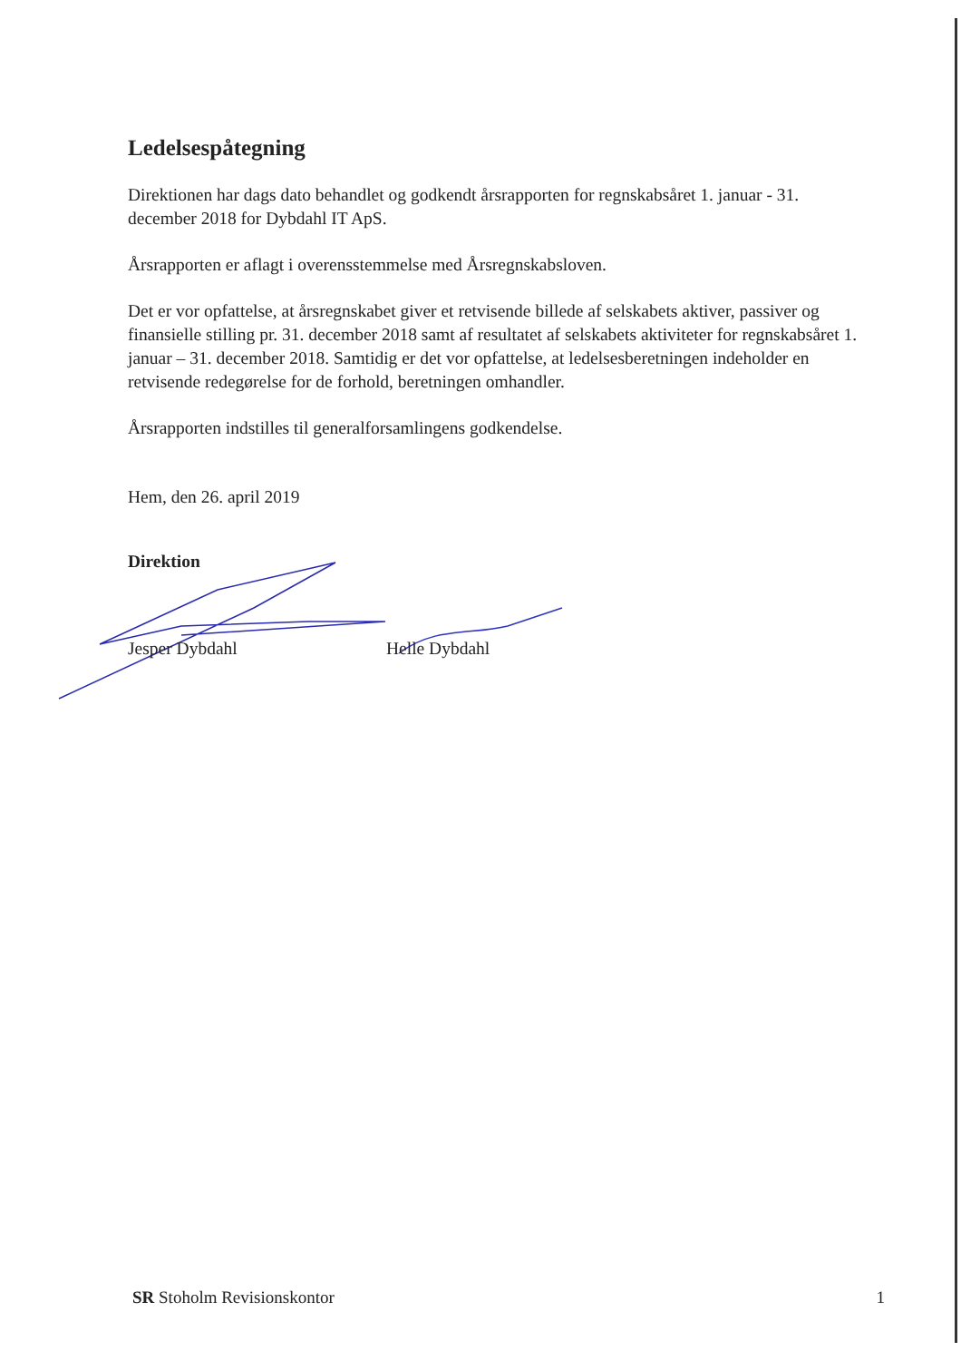Ledelsespåtegning
Direktionen har dags dato behandlet og godkendt årsrapporten for regnskabsåret 1. januar - 31. december 2018 for Dybdahl IT ApS.
Årsrapporten er aflagt i overensstemmelse med Årsregnskabsloven.
Det er vor opfattelse, at årsregnskabet giver et retvisende billede af selskabets aktiver, passiver og finansielle stilling pr. 31. december 2018 samt af resultatet af selskabets aktiviteter for regnskabsåret 1. januar – 31. december 2018. Samtidig er det vor opfattelse, at ledelsesberetningen indeholder en retvisende redegørelse for de forhold, beretningen omhandler.
Årsrapporten indstilles til generalforsamlingens godkendelse.
Hem, den 26. april 2019
Direktion
Jesper Dybdahl Helle Dybdahl
SR Stoholm Revisionskontor 1